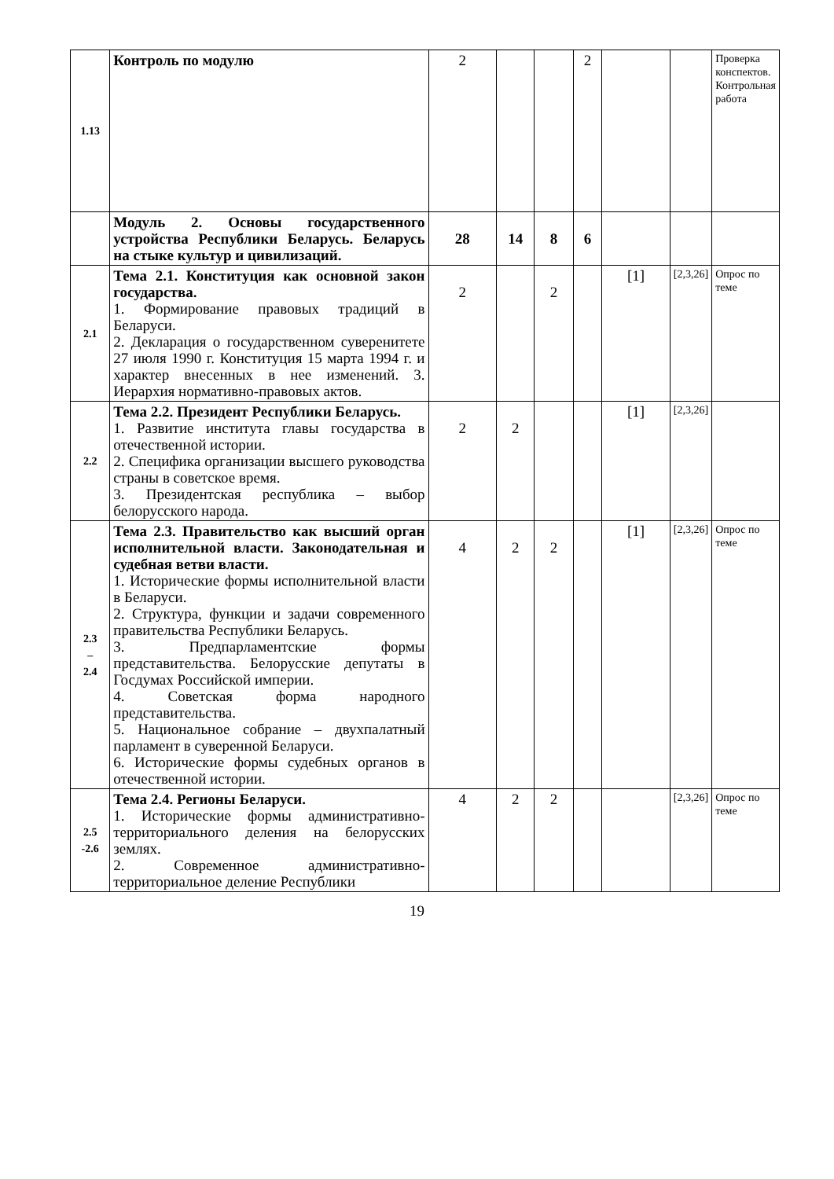| 1.13 | Контроль по модулю | 2 | | | 2 | | | Проверка конспектов. Контрольная работа |
| | Модуль 2. Основы государственного устройства Республики Беларусь. Беларусь на стыке культур и цивилизаций. | 28 | 14 | 8 | 6 | | | |
| 2.1 | Тема 2.1. Конституция как основной закон государства. 1. Формирование правовых традиций в Беларуси. 2. Декларация о государственном суверенитете 27 июля 1990 г. Конституция 15 марта 1994 г. и характер внесенных в нее изменений. 3. Иерархия нормативно-правовых актов. | 2 | | 2 | | [1] | [2,3,26] | Опрос по теме |
| 2.2 | Тема 2.2. Президент Республики Беларусь. 1. Развитие института главы государства в отечественной истории. 2. Специфика организации высшего руководства страны в советское время. 3. Президентская республика – выбор белорусского народа. | 2 | 2 | | | [1] | [2,3,26] | |
| 2.3 – 2.4 | Тема 2.3. Правительство как высший орган исполнительной власти. Законодательная и судебная ветви власти. 1. Исторические формы исполнительной власти в Беларуси. 2. Структура, функции и задачи современного правительства Республики Беларусь. 3. Предпарламентские формы представительства. Белорусские депутаты в Госдумах Российской империи. 4. Советская форма народного представительства. 5. Национальное собрание – двухпалатный парламент в суверенной Беларуси. 6. Исторические формы судебных органов в отечественной истории. | 4 | 2 | 2 | | [1] | [2,3,26] | Опрос по теме |
| 2.5 -2.6 | Тема 2.4. Регионы Беларуси. 1. Исторические формы административно-территориального деления на белорусских землях. 2. Современное административно-территориальное деление Республики | 4 | 2 | 2 | | | [2,3,26] | Опрос по теме |
19